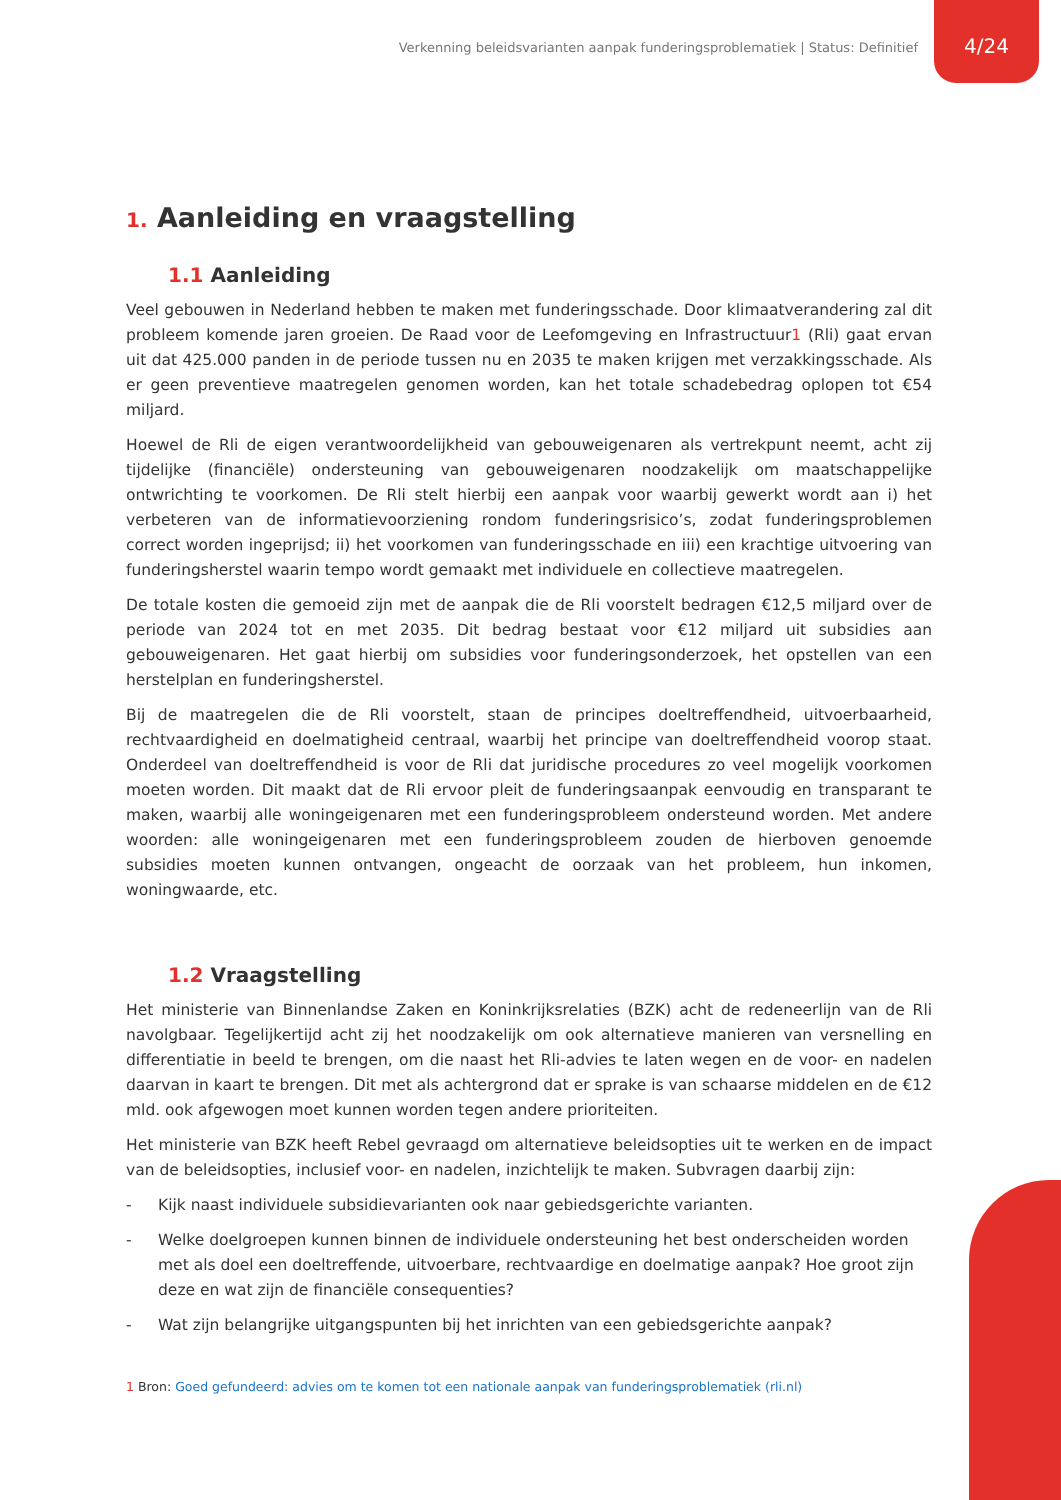Verkenning beleidsvarianten aanpak funderingsproblematiek | Status: Definitief 4/24
1. Aanleiding en vraagstelling
1.1 Aanleiding
Veel gebouwen in Nederland hebben te maken met funderingsschade. Door klimaatverandering zal dit probleem komende jaren groeien. De Raad voor de Leefomgeving en Infrastructuur1 (Rli) gaat ervan uit dat 425.000 panden in de periode tussen nu en 2035 te maken krijgen met verzakkingsschade. Als er geen preventieve maatregelen genomen worden, kan het totale schadebedrag oplopen tot €54 miljard.
Hoewel de Rli de eigen verantwoordelijkheid van gebouweigenaren als vertrekpunt neemt, acht zij tijdelijke (financiële) ondersteuning van gebouweigenaren noodzakelijk om maatschappelijke ontwrichting te voorkomen. De Rli stelt hierbij een aanpak voor waarbij gewerkt wordt aan i) het verbeteren van de informatievoorziening rondom funderingsrisico’s, zodat funderingsproblemen correct worden ingeprijsd; ii) het voorkomen van funderingsschade en iii) een krachtige uitvoering van funderingsherstel waarin tempo wordt gemaakt met individuele en collectieve maatregelen.
De totale kosten die gemoeid zijn met de aanpak die de Rli voorstelt bedragen €12,5 miljard over de periode van 2024 tot en met 2035. Dit bedrag bestaat voor €12 miljard uit subsidies aan gebouweigenaren. Het gaat hierbij om subsidies voor funderingsonderzoek, het opstellen van een herstelplan en funderingsherstel.
Bij de maatregelen die de Rli voorstelt, staan de principes doeltreffendheid, uitvoerbaarheid, rechtvaardigheid en doelmatigheid centraal, waarbij het principe van doeltreffendheid voorop staat. Onderdeel van doeltreffendheid is voor de Rli dat juridische procedures zo veel mogelijk voorkomen moeten worden. Dit maakt dat de Rli ervoor pleit de funderingsaanpak eenvoudig en transparant te maken, waarbij alle woningeigenaren met een funderingsprobleem ondersteund worden. Met andere woorden: alle woningeigenaren met een funderingsprobleem zouden de hierboven genoemde subsidies moeten kunnen ontvangen, ongeacht de oorzaak van het probleem, hun inkomen, woningwaarde, etc.
1.2 Vraagstelling
Het ministerie van Binnenlandse Zaken en Koninkrijksrelaties (BZK) acht de redeneerlijn van de Rli navolgbaar. Tegelijkertijd acht zij het noodzakelijk om ook alternatieve manieren van versnelling en differentiatie in beeld te brengen, om die naast het Rli-advies te laten wegen en de voor- en nadelen daarvan in kaart te brengen. Dit met als achtergrond dat er sprake is van schaarse middelen en de €12 mld. ook afgewogen moet kunnen worden tegen andere prioriteiten.
Het ministerie van BZK heeft Rebel gevraagd om alternatieve beleidsopties uit te werken en de impact van de beleidsopties, inclusief voor- en nadelen, inzichtelijk te maken. Subvragen daarbij zijn:
- Kijk naast individuele subsidievarianten ook naar gebiedsgerichte varianten.
- Welke doelgroepen kunnen binnen de individuele ondersteuning het best onderscheiden worden met als doel een doeltreffende, uitvoerbare, rechtvaardige en doelmatige aanpak? Hoe groot zijn deze en wat zijn de financiële consequenties?
- Wat zijn belangrijke uitgangspunten bij het inrichten van een gebiedsgerichte aanpak?
1 Bron: Goed gefundeerd: advies om te komen tot een nationale aanpak van funderingsproblematiek (rli.nl)